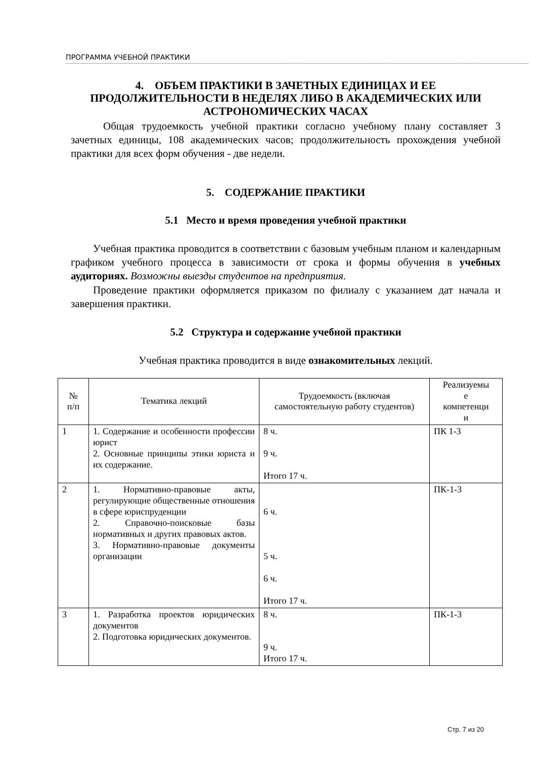ПРОГРАММА УЧЕБНОЙ ПРАКТИКИ
4. ОБЪЕМ ПРАКТИКИ В ЗАЧЕТНЫХ ЕДИНИЦАХ И ЕЕ ПРОДОЛЖИТЕЛЬНОСТИ В НЕДЕЛЯХ ЛИБО В АКАДЕМИЧЕСКИХ ИЛИ АСТРОНОМИЧЕСКИХ ЧАСАХ
Общая трудоемкость учебной практики согласно учебному плану составляет 3 зачетных единицы, 108 академических часов; продолжительность прохождения учебной практики для всех форм обучения - две недели.
5. СОДЕРЖАНИЕ ПРАКТИКИ
5.1 Место и время проведения учебной практики
Учебная практика проводится в соответствии с базовым учебным планом и календарным графиком учебного процесса в зависимости от срока и формы обучения в учебных аудиториях. Возможны выезды студентов на предприятия.
Проведение практики оформляется приказом по филиалу с указанием дат начала и завершения практики.
5.2 Структура и содержание учебной практики
Учебная практика проводится в виде ознакомительных лекций.
| № п/п | Тематика лекций | Трудоемкость (включая самостоятельную работу студентов) | Реализуемы е компетенци и |
| --- | --- | --- | --- |
| 1 | 1. Содержание и особенности профессии юрист 2. Основные принципы этики юриста и их содержание. | 8 ч. 9 ч. Итого 17 ч. | ПК 1-3 |
| 2 | 1. Нормативно-правовые акты, регулирующие общественные отношения в сфере юриспруденции 2. Справочно-поисковые базы нормативных и других правовых актов. 3. Нормативно-правовые документы организации | 6 ч. 5 ч. 6 ч. Итого 17 ч. | ПК-1-3 |
| 3 | 1. Разработка проектов юридических документов 2. Подготовка юридических документов. | 8 ч. 9 ч. Итого 17 ч. | ПК-1-3 |
Стр. 7 из 20